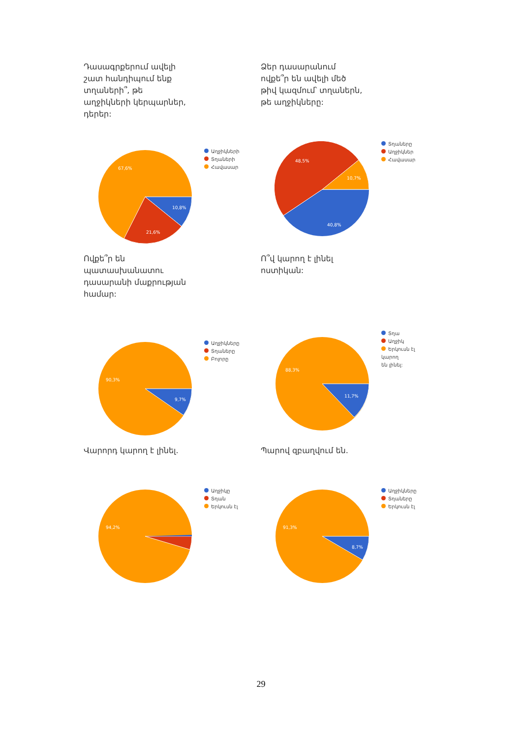Դասագրքերում ավելի շատ հանդիպում ենք տղաների՞, թե աղջիկների կերպարներ, դերեր:
67,6%
10,8%
21,6%
Աղջիկների
Տղաների
Հավասար
Ձեր դասարանում ովքե՞ր են ավելի մեծ թիվ կազմում՝ տղաներն, թե աղջիկները:
48,5%
10,7%
40,8%
Տղաները
Աղջիկներ
Հավասար
Ովքե՞ր են պատասխանատու դասարանի մաքրության համար:
90,3%
9,7%
Աղջիկները
Տղաները
Բոլորը
Ո՞վ կարող է լինել ոստիկան:
88,3%
11,7%
Տղա
Աղջիկ
Երկուսն էլ կարող
են լինել:
Վարորդ կարող է լինել.
94,2%
Աղջիկը
Տղան
Երկուսն էլ
Պարով զբաղվում են.
91,3%
8,7%
Աղջիկները
Տղաները
Երկուսն էլ
29